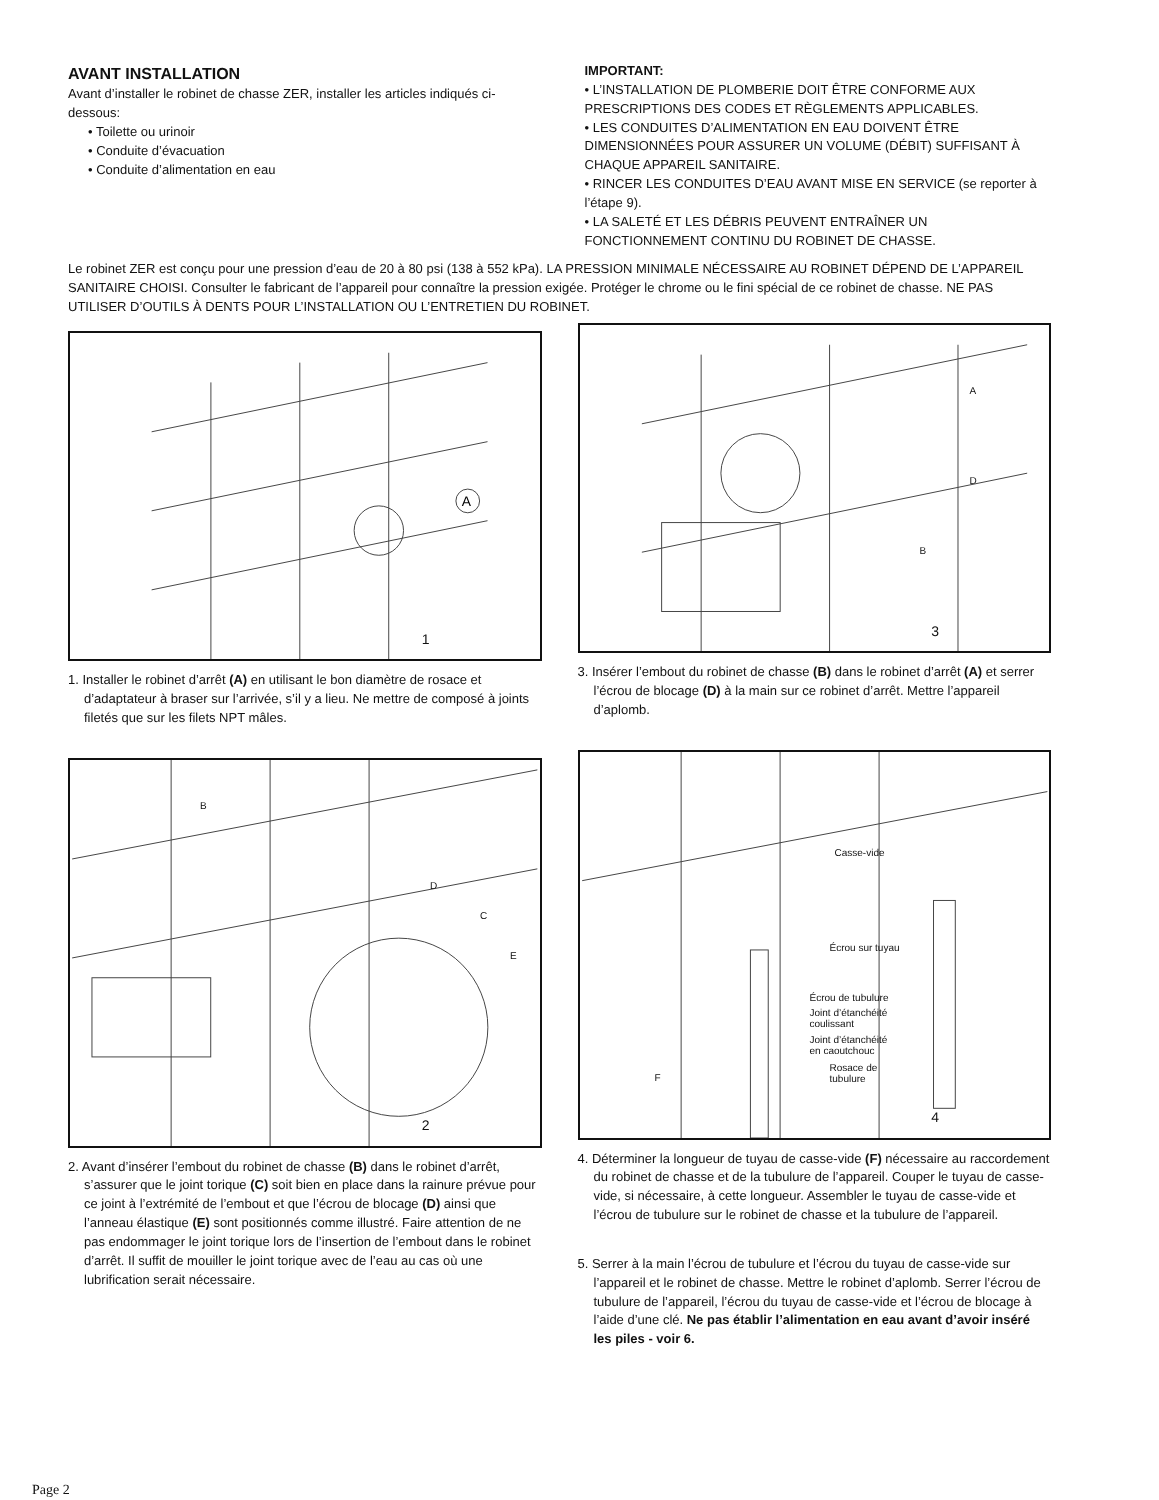AVANT INSTALLATION
Avant d’installer le robinet de chasse ZER, installer les articles indiqués ci-dessous:
• Toilette ou urinoir
• Conduite d’évacuation
• Conduite d’alimentation en eau
IMPORTANT:
• L’INSTALLATION DE PLOMBERIE DOIT ÊTRE CONFORME AUX PRESCRIPTIONS DES CODES ET RÈGLEMENTS APPLICABLES.
• LES CONDUITES D’ALIMENTATION EN EAU DOIVENT ÊTRE DIMENSIONNÉES POUR ASSURER UN VOLUME (DÉBIT) SUFFISANT À CHAQUE APPAREIL SANITAIRE.
• RINCER LES CONDUITES D’EAU AVANT MISE EN SERVICE (se reporter à l’étape 9).
• LA SALETÉ ET LES DÉBRIS PEUVENT ENTRAÎNER UN FONCTIONNEMENT CONTINU DU ROBINET DE CHASSE.
Le robinet ZER est conçu pour une pression d’eau de 20 à 80 psi (138 à 552 kPa). LA PRESSION MINIMALE NÉCESSAIRE AU ROBINET DÉPEND DE L’APPAREIL SANITAIRE CHOISI. Consulter le fabricant de l’appareil pour connaître la pression exigée. Protéger le chrome ou le fini spécial de ce robinet de chasse. NE PAS UTILISER D’OUTILS À DENTS POUR L’INSTALLATION OU L’ENTRETIEN DU ROBINET.
A
1
1. Installer le robinet d’arrêt (A) en utilisant le bon diamètre de rosace et d’adaptateur à braser sur l’arrivée, s’il y a lieu. Ne mettre de composé à joints filetés que sur les filets NPT mâles.
B
D
C
E
2
2. Avant d’insérer l’embout du robinet de chasse (B) dans le robinet d’arrêt, s’assurer que le joint torique (C) soit bien en place dans la rainure prévue pour ce joint à l’extrémité de l’embout et que l’écrou de blocage (D) ainsi que l’anneau élastique (E) sont positionnés comme illustré. Faire attention de ne pas endommager le joint torique lors de l’insertion de l’embout dans le robinet d’arrêt. Il suffit de mouiller le joint torique avec de l’eau au cas où une lubrification serait nécessaire.
A
D
B
3
3. Insérer l’embout du robinet de chasse (B) dans le robinet d’arrêt (A) et serrer l’écrou de blocage (D) à la main sur ce robinet d’arrêt. Mettre l’appareil d’aplomb.
Casse-vide
Écrou sur tuyau
Écrou de tubulure
Joint d’étanchéité
coulissant
Joint d’étanchéité
en caoutchouc
Rosace de
tubulure F
4
4. Déterminer la longueur de tuyau de casse-vide (F) nécessaire au raccordement du robinet de chasse et de la tubulure de l’appareil. Couper le tuyau de casse-vide, si nécessaire, à cette longueur. Assembler le tuyau de casse-vide et l’écrou de tubulure sur le robinet de chasse et la tubulure de l’appareil.
5. Serrer à la main l’écrou de tubulure et l’écrou du tuyau de casse-vide sur l’appareil et le robinet de chasse. Mettre le robinet d’aplomb. Serrer l’écrou de tubulure de l’appareil, l’écrou du tuyau de casse-vide et l’écrou de blocage à l’aide d’une clé. Ne pas établir l’alimentation en eau avant d’avoir inséré les piles - voir 6.
Page 2